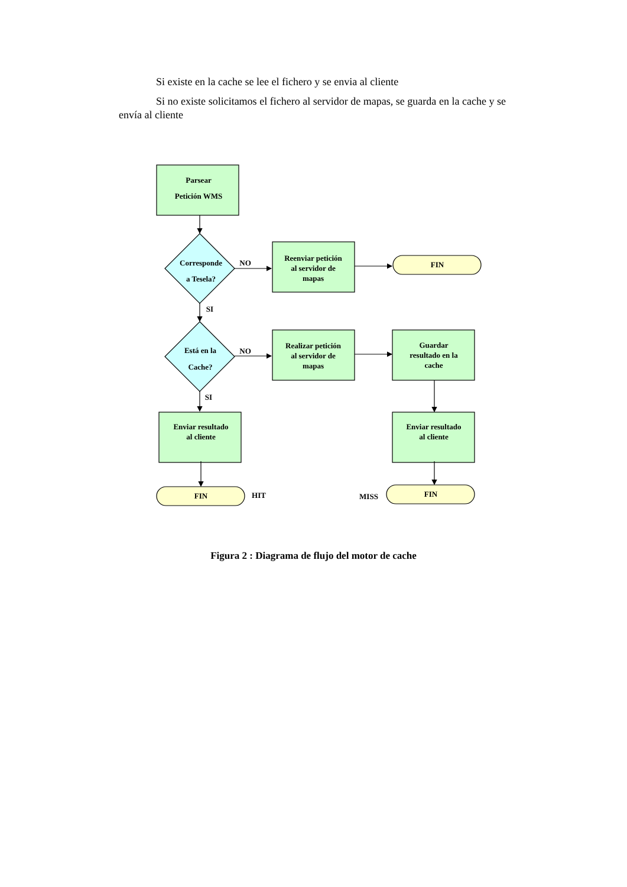Si existe en la cache se lee el fichero y se envia al cliente
Si no existe solicitamos el fichero al servidor de mapas, se guarda en la cache y se envía al cliente
Parsear
Petición WMS
Corresponde
a Tesela?
Está en la
Cache?
Reenviar petición
al servidor de
mapas
Realizar petición
al servidor de
mapas
Guardar
resultado en la
cache
Enviar resultado
al cliente
Enviar resultado
al cliente
FIN
FIN
FIN
NO
NO
SI
SI
HIT
MISS
Figura 2 : Diagrama de flujo del motor de cache